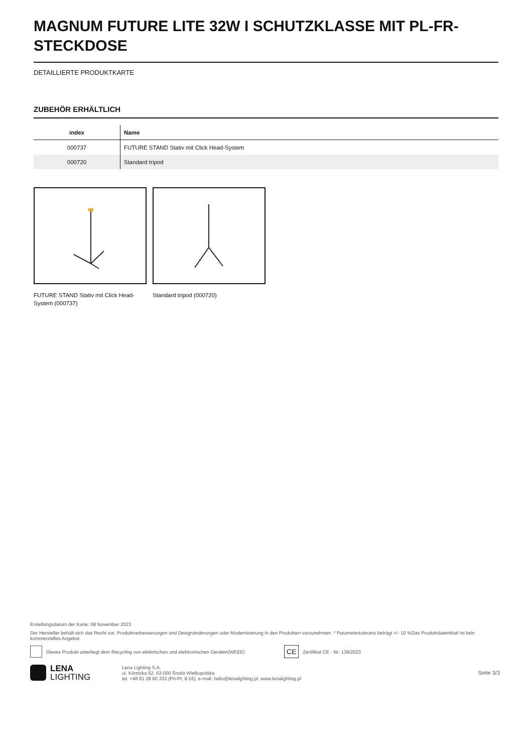MAGNUM FUTURE LITE 32W I SCHUTZKLASSE MIT PL-FR-STECKDOSE
DETAILLIERTE PRODUKTKARTE
ZUBEHÖR ERHÄLTLICH
| index | Name |
| --- | --- |
| 000737 | FUTURE STAND Stativ mit Click Head-System |
| 000720 | Standard tripod |
FUTURE STAND Stativ mit Click Head-System (000737)
Standard tripod (000720)
Erstellungsdatum der Karte: 08 November 2023
Der Hersteller behält sich das Recht vor, Produktverbesserungen und Designänderungen oder Modernisierung in den Produkten vorzunehmen. * Parametertoleranz beträgt +/- 10 %Das Produktdatenblatt ist kein kommerzielles Angebot.
Dieses Produkt unterliegt dem Recycling von elektrischen und elektronischen Geräten(WEEE) CE Zertifikat CE - Nr: 139/2023
LENA
LIGHTING Lena Lighting S.A.
ul. Kórnicka 52, 63-000 Środa Wielkopolska
tel. +48 61 28 60 333 (Pn-Pt, 8-16), e-mail: hello@lenalighting.pl, www.lenalighting.pl Seite 3/3